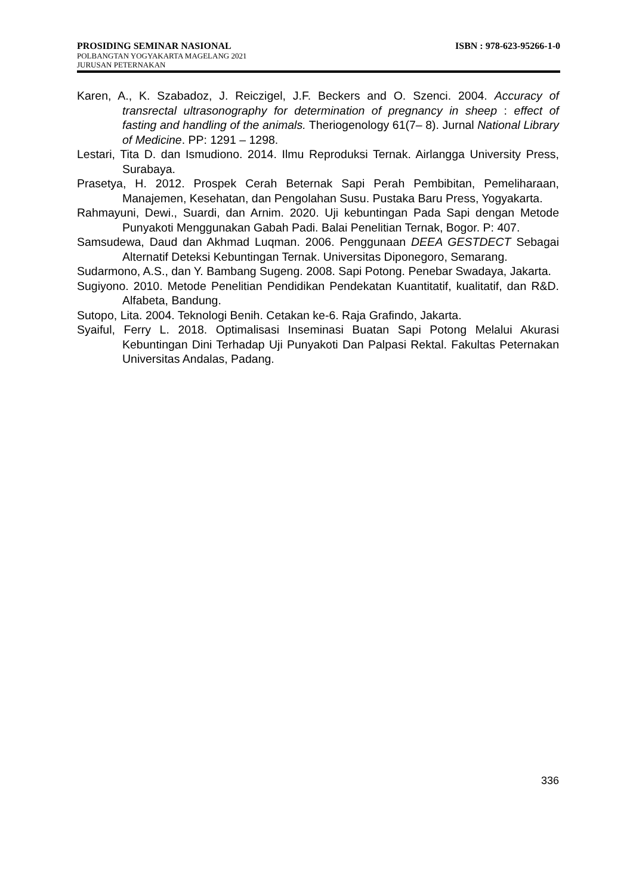PROSIDING SEMINAR NASIONAL ISBN : 978-623-95266-1-0
POLBANGTAN YOGYAKARTA MAGELANG 2021
JURUSAN PETERNAKAN
Karen, A., K. Szabadoz, J. Reiczigel, J.F. Beckers and O. Szenci. 2004. Accuracy of transrectal ultrasonography for determination of pregnancy in sheep : effect of fasting and handling of the animals. Theriogenology 61(7– 8). Jurnal National Library of Medicine. PP: 1291 – 1298.
Lestari, Tita D. dan Ismudiono. 2014. Ilmu Reproduksi Ternak. Airlangga University Press, Surabaya.
Prasetya, H. 2012. Prospek Cerah Beternak Sapi Perah Pembibitan, Pemeliharaan, Manajemen, Kesehatan, dan Pengolahan Susu. Pustaka Baru Press, Yogyakarta.
Rahmayuni, Dewi., Suardi, dan Arnim. 2020. Uji kebuntingan Pada Sapi dengan Metode Punyakoti Menggunakan Gabah Padi. Balai Penelitian Ternak, Bogor. P: 407.
Samsudewa, Daud dan Akhmad Luqman. 2006. Penggunaan DEEA GESTDECT Sebagai Alternatif Deteksi Kebuntingan Ternak. Universitas Diponegoro, Semarang.
Sudarmono, A.S., dan Y. Bambang Sugeng. 2008. Sapi Potong. Penebar Swadaya, Jakarta.
Sugiyono. 2010. Metode Penelitian Pendidikan Pendekatan Kuantitatif, kualitatif, dan R&D. Alfabeta, Bandung.
Sutopo, Lita. 2004. Teknologi Benih. Cetakan ke-6. Raja Grafindo, Jakarta.
Syaiful, Ferry L. 2018. Optimalisasi Inseminasi Buatan Sapi Potong Melalui Akurasi Kebuntingan Dini Terhadap Uji Punyakoti Dan Palpasi Rektal. Fakultas Peternakan Universitas Andalas, Padang.
336